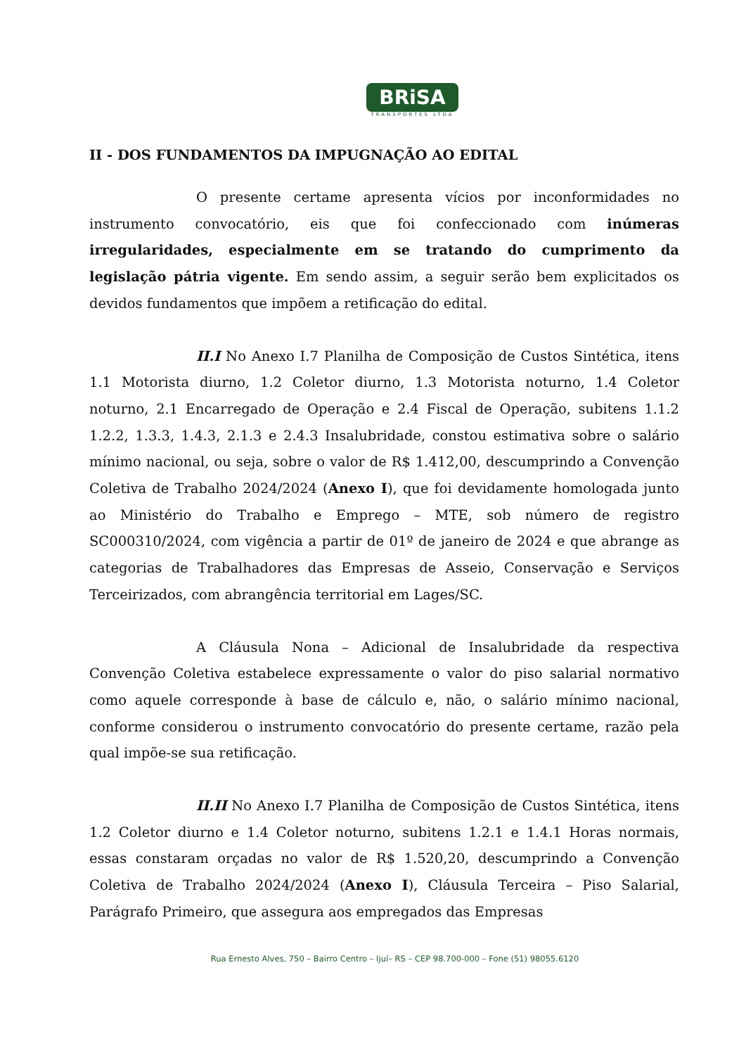BRiSA
TRANSPORTES LTDA
II - DOS FUNDAMENTOS DA IMPUGNAÇÃO AO EDITAL
O presente certame apresenta vícios por inconformidades no instrumento convocatório, eis que foi confeccionado com inúmeras irregularidades, especialmente em se tratando do cumprimento da legislação pátria vigente. Em sendo assim, a seguir serão bem explicitados os devidos fundamentos que impõem a retificação do edital.
II.I No Anexo I.7 Planilha de Composição de Custos Sintética, itens 1.1 Motorista diurno, 1.2 Coletor diurno, 1.3 Motorista noturno, 1.4 Coletor noturno, 2.1 Encarregado de Operação e 2.4 Fiscal de Operação, subitens 1.1.2 1.2.2, 1.3.3, 1.4.3, 2.1.3 e 2.4.3 Insalubridade, constou estimativa sobre o salário mínimo nacional, ou seja, sobre o valor de R$ 1.412,00, descumprindo a Convenção Coletiva de Trabalho 2024/2024 (Anexo I), que foi devidamente homologada junto ao Ministério do Trabalho e Emprego – MTE, sob número de registro SC000310/2024, com vigência a partir de 01º de janeiro de 2024 e que abrange as categorias de Trabalhadores das Empresas de Asseio, Conservação e Serviços Terceirizados, com abrangência territorial em Lages/SC.
A Cláusula Nona – Adicional de Insalubridade da respectiva Convenção Coletiva estabelece expressamente o valor do piso salarial normativo como aquele corresponde à base de cálculo e, não, o salário mínimo nacional, conforme considerou o instrumento convocatório do presente certame, razão pela qual impõe-se sua retificação.
II.II No Anexo I.7 Planilha de Composição de Custos Sintética, itens 1.2 Coletor diurno e 1.4 Coletor noturno, subitens 1.2.1 e 1.4.1 Horas normais, essas constaram orçadas no valor de R$ 1.520,20, descumprindo a Convenção Coletiva de Trabalho 2024/2024 (Anexo I), Cláusula Terceira – Piso Salarial, Parágrafo Primeiro, que assegura aos empregados das Empresas
Rua Ernesto Alves, 750 – Bairro Centro – Ijuí– RS – CEP 98.700-000 – Fone (51) 98055.6120